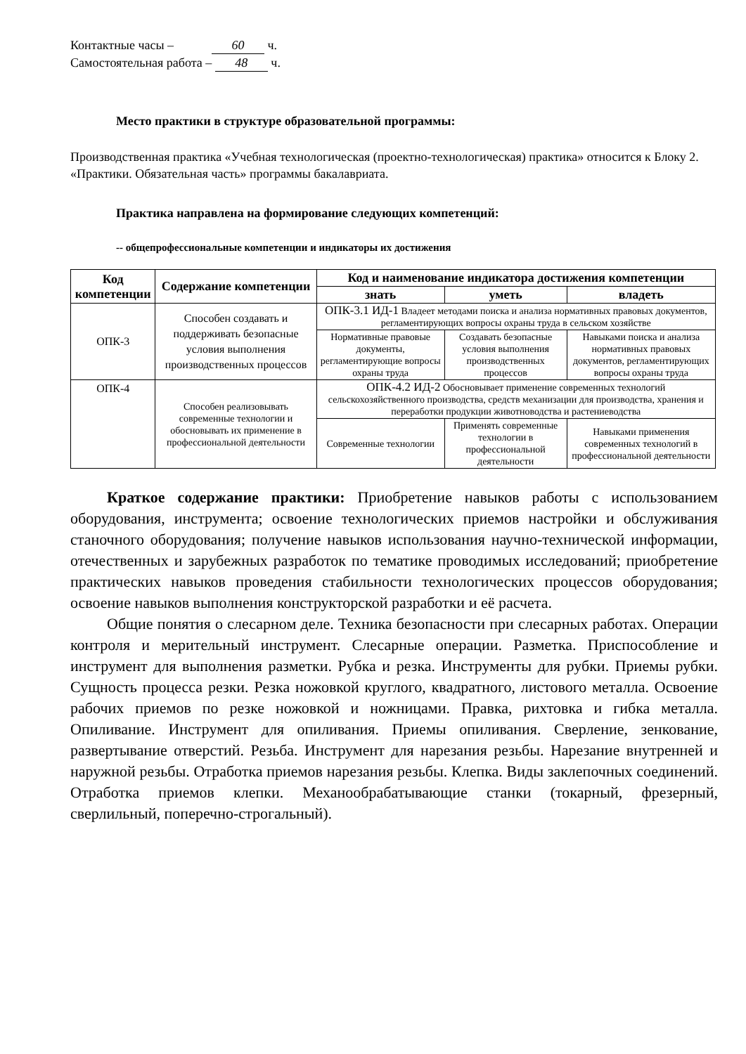Контактные часы – 60 ч.
Самостоятельная работа – 48 ч.
Место практики в структуре образовательной программы:
Производственная практика «Учебная технологическая (проектно-технологическая) практика» относится к Блоку 2. «Практики. Обязательная часть» программы бакалавриата.
Практика направлена на формирование следующих компетенций:
-- общепрофессиональные компетенции и индикаторы их достижения
| Код компетенции | Содержание компетенции | Код и наименование индикатора достижения компетенции | | |
| --- | --- | --- | --- | --- |
| | | знать | уметь | владеть |
| ОПК-3 | Способен создавать и поддерживать безопасные условия выполнения производственных процессов | ОПК-3.1 ИД-1 Владеет методами поиска и анализа нормативных правовых документов, регламентирующих вопросы охраны труда в сельском хозяйстве | | |
| | | Нормативные правовые документы, регламентирующие вопросы охраны труда | Создавать безопасные условия выполнения производственных процессов | Навыками поиска и анализа нормативных правовых документов, регламентирующих вопросы охраны труда |
| ОПК-4 | Способен реализовывать современные технологии и обосновывать их применение в профессиональной деятельности | ОПК-4.2 ИД-2 Обосновывает применение современных технологий сельскохозяйственного производства, средств механизации для производства, хранения и переработки продукции животноводства и растениеводства | | |
| | | Современные технологии | Применять современные технологии в профессиональной деятельности | Навыками применения современных технологий в профессиональной деятельности |
Краткое содержание практики: Приобретение навыков работы с использованием оборудования, инструмента; освоение технологических приемов настройки и обслуживания станочного оборудования; получение навыков использования научно-технической информации, отечественных и зарубежных разработок по тематике проводимых исследований; приобретение практических навыков проведения стабильности технологических процессов оборудования; освоение навыков выполнения конструкторской разработки и её расчета.
Общие понятия о слесарном деле. Техника безопасности при слесарных работах. Операции контроля и мерительный инструмент. Слесарные операции. Разметка. Приспособление и инструмент для выполнения разметки. Рубка и резка. Инструменты для рубки. Приемы рубки. Сущность процесса резки. Резка ножовкой круглого, квадратного, листового металла. Освоение рабочих приемов по резке ножовкой и ножницами. Правка, рихтовка и гибка металла. Опиливание. Инструмент для опиливания. Приемы опиливания. Сверление, зенкование, развертывание отверстий. Резьба. Инструмент для нарезания резьбы. Нарезание внутренней и наружной резьбы. Отработка приемов нарезания резьбы. Клепка. Виды заклепочных соединений. Отработка приемов клепки. Механообрабатывающие станки (токарный, фрезерный, сверлильный, поперечно-строгальный).